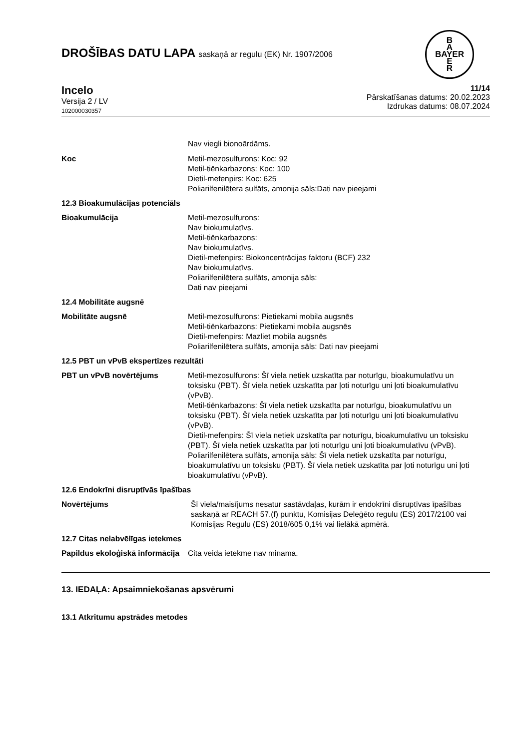DROŠĪBAS DATU LAPA saskaņā ar regulu (EK) Nr. 1907/2006
B
A
BAYER
E
R
Incelo
Versija 2 / LV
102000030357
11/14
Pārskatīšanas datums: 20.02.2023
Izdrukas datums: 08.07.2024
Nav viegli bionoārdāms.
Koc Metil-mezosulfurons: Koc: 92
Metil-tiēnkarbazons: Koc: 100
Dietil-mefenpirs: Koc: 625
Poliarilfenilētera sulfāts, amonija sāls:Dati nav pieejami
12.3 Bioakumulācijas potenciāls
Bioakumulācija Metil-mezosulfurons:
Nav biokumulatīvs.
Metil-tiēnkarbazons:
Nav biokumulatīvs.
Dietil-mefenpirs: Biokoncentrācijas faktoru (BCF) 232
Nav biokumulatīvs.
Poliarilfenilētera sulfāts, amonija sāls:
Dati nav pieejami
12.4 Mobilitāte augsnē
Mobilitāte augsnē Metil-mezosulfurons: Pietiekami mobila augsnēs
Metil-tiēnkarbazons: Pietiekami mobila augsnēs
Dietil-mefenpirs: Mazliet mobila augsnēs
Poliarilfenilētera sulfāts, amonija sāls: Dati nav pieejami
12.5 PBT un vPvB ekspertīzes rezultāti
PBT un vPvB novērtējums Metil-mezosulfurons: Šī viela netiek uzskatīta par noturīgu, bioakumulatīvu un toksisku (PBT). Šī viela netiek uzskatīta par ļoti noturīgu uni ļoti bioakumulatīvu (vPvB).
Metil-tiēnkarbazons: Šī viela netiek uzskatīta par noturīgu, bioakumulatīvu un toksisku (PBT). Šī viela netiek uzskatīta par ļoti noturīgu uni ļoti bioakumulatīvu (vPvB).
Dietil-mefenpirs: Šī viela netiek uzskatīta par noturīgu, bioakumulatīvu un toksisku (PBT). Šī viela netiek uzskatīta par ļoti noturīgu uni ļoti bioakumulatīvu (vPvB).
Poliarilfenilētera sulfāts, amonija sāls: Šī viela netiek uzskatīta par noturīgu, bioakumulatīvu un toksisku (PBT). Šī viela netiek uzskatīta par ļoti noturīgu uni ļoti bioakumulatīvu (vPvB).
12.6 Endokrīni disruptīvās īpašības
Novērtējums Šī viela/maisījums nesatur sastāvdaļas, kurām ir endokrīni disruptīvas īpašības saskaņā ar REACH 57.(f) punktu, Komisijas Deleģēto regulu (ES) 2017/2100 vai Komisijas Regulu (ES) 2018/605 0,1% vai lielākā apmērā.
12.7 Citas nelabvēlīgas ietekmes
Papildus ekoloģiskā informācija
Cita veida ietekme nav minama.
13. IEDAĻA: Apsaimniekošanas apsvērumi
13.1 Atkritumu apstrādes metodes